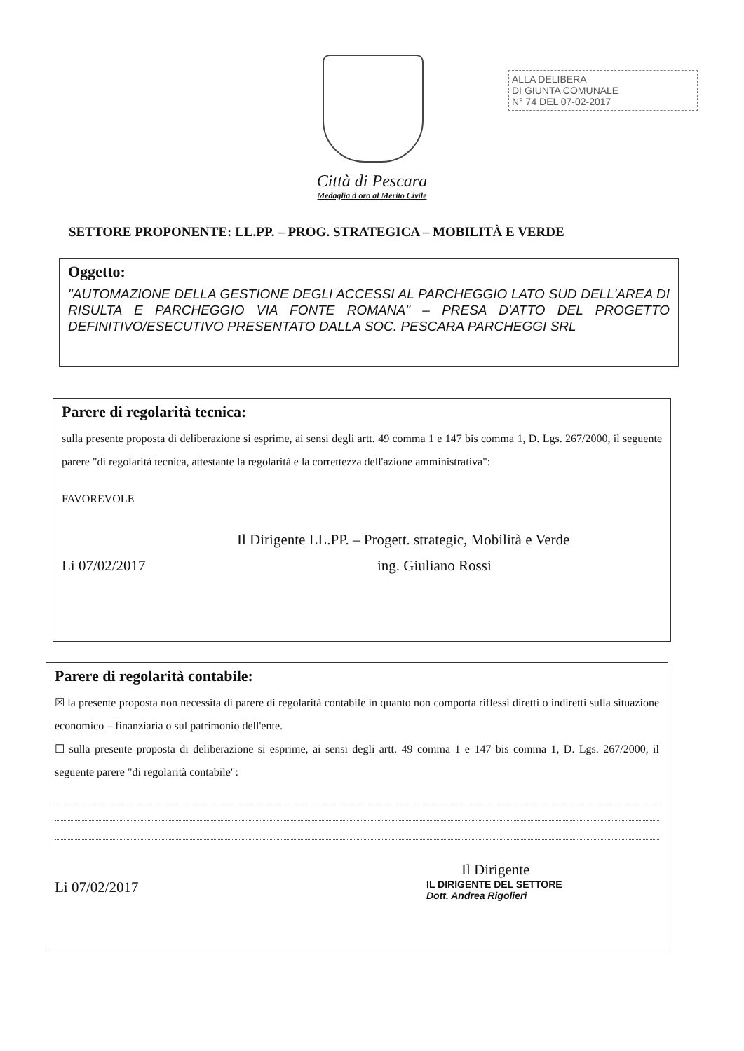ALLA DELIBERA
DI GIUNTA COMUNALE
N° 74 DEL 07-02-2017
Città di Pescara
Medaglia d'oro al Merito Civile
SETTORE PROPONENTE: LL.PP. – PROG. STRATEGICA – MOBILITÀ E VERDE
Oggetto:
"AUTOMAZIONE DELLA GESTIONE DEGLI ACCESSI AL PARCHEGGIO LATO SUD DELL'AREA DI RISULTA E PARCHEGGIO VIA FONTE ROMANA" – PRESA D'ATTO DEL PROGETTO DEFINITIVO/ESECUTIVO PRESENTATO DALLA SOC. PESCARA PARCHEGGI SRL
Parere di regolarità tecnica:
sulla presente proposta di deliberazione si esprime, ai sensi degli artt. 49 comma 1 e 147 bis comma 1, D. Lgs. 267/2000, il seguente parere "di regolarità tecnica, attestante la regolarità e la correttezza dell'azione amministrativa":
FAVOREVOLE
Il Dirigente LL.PP. – Progett. strategic, Mobilità e Verde
Li 07/02/2017 ing. Giuliano Rossi
Parere di regolarità contabile:
☒ la presente proposta non necessita di parere di regolarità contabile in quanto non comporta riflessi diretti o indiretti sulla situazione economico – finanziaria o sul patrimonio dell'ente.
☐ sulla presente proposta di deliberazione si esprime, ai sensi degli artt. 49 comma 1 e 147 bis comma 1, D. Lgs. 267/2000, il seguente parere "di regolarità contabile":
Il Dirigente
Li 07/02/2017 IL DIRIGENTE DEL SETTORE
Dott. Andrea Rigolieri